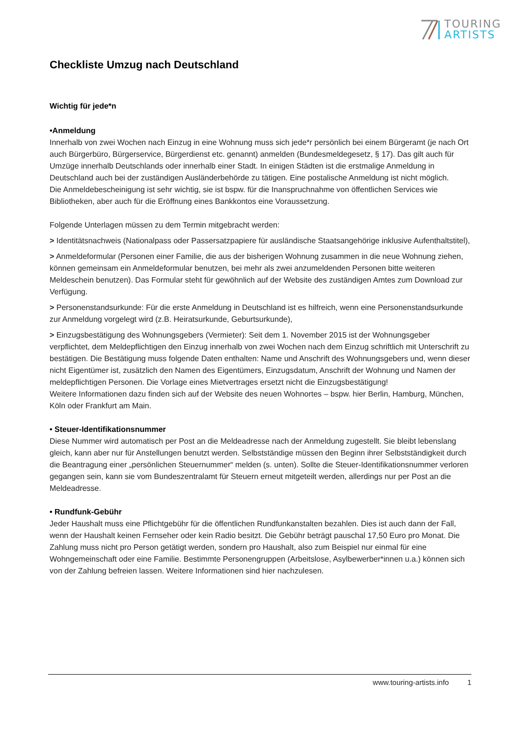TOURING
ARTISTS
Checkliste Umzug nach Deutschland
Wichtig für jede*n
•Anmeldung
Innerhalb von zwei Wochen nach Einzug in eine Wohnung muss sich jede*r persönlich bei einem Bürgeramt (je nach Ort auch Bürgerbüro, Bürgerservice, Bürgerdienst etc. genannt) anmelden (Bundesmeldegesetz, § 17). Das gilt auch für Umzüge innerhalb Deutschlands oder innerhalb einer Stadt. In einigen Städten ist die erstmalige Anmeldung in Deutschland auch bei der zuständigen Ausländerbehörde zu tätigen. Eine postalische Anmeldung ist nicht möglich.
Die Anmeldebescheinigung ist sehr wichtig, sie ist bspw. für die Inanspruchnahme von öffentlichen Services wie Bibliotheken, aber auch für die Eröffnung eines Bankkontos eine Voraussetzung.
Folgende Unterlagen müssen zu dem Termin mitgebracht werden:
> Identitätsnachweis (Nationalpass oder Passersatzpapiere für ausländische Staatsangehörige inklusive Aufenthaltstitel),
> Anmeldeformular (Personen einer Familie, die aus der bisherigen Wohnung zusammen in die neue Wohnung ziehen, können gemeinsam ein Anmeldeformular benutzen, bei mehr als zwei anzumeldenden Personen bitte weiteren Meldeschein benutzen). Das Formular steht für gewöhnlich auf der Website des zuständigen Amtes zum Download zur Verfügung.
> Personenstandsurkunde: Für die erste Anmeldung in Deutschland ist es hilfreich, wenn eine Personenstandsurkunde zur Anmeldung vorgelegt wird (z.B. Heiratsurkunde, Geburtsurkunde),
> Einzugsbestätigung des Wohnungsgebers (Vermieter): Seit dem 1. November 2015 ist der Wohnungsgeber verpflichtet, dem Meldepflichtigen den Einzug innerhalb von zwei Wochen nach dem Einzug schriftlich mit Unterschrift zu bestätigen. Die Bestätigung muss folgende Daten enthalten: Name und Anschrift des Wohnungsgebers und, wenn dieser nicht Eigentümer ist, zusätzlich den Namen des Eigentümers, Einzugsdatum, Anschrift der Wohnung und Namen der meldepflichtigen Personen. Die Vorlage eines Mietvertrages ersetzt nicht die Einzugsbestätigung!
Weitere Informationen dazu finden sich auf der Website des neuen Wohnortes – bspw. hier Berlin, Hamburg, München, Köln oder Frankfurt am Main.
• Steuer-Identifikationsnummer
Diese Nummer wird automatisch per Post an die Meldeadresse nach der Anmeldung zugestellt. Sie bleibt lebenslang gleich, kann aber nur für Anstellungen benutzt werden. Selbstständige müssen den Beginn ihrer Selbstständigkeit durch die Beantragung einer „persönlichen Steuernummer“ melden (s. unten). Sollte die Steuer-Identifikationsnummer verloren gegangen sein, kann sie vom Bundeszentralamt für Steuern erneut mitgeteilt werden, allerdings nur per Post an die Meldeadresse.
• Rundfunk-Gebühr
Jeder Haushalt muss eine Pflichtgebühr für die öffentlichen Rundfunkanstalten bezahlen. Dies ist auch dann der Fall, wenn der Haushalt keinen Fernseher oder kein Radio besitzt. Die Gebühr beträgt pauschal 17,50 Euro pro Monat. Die Zahlung muss nicht pro Person getätigt werden, sondern pro Haushalt, also zum Beispiel nur einmal für eine Wohngemeinschaft oder eine Familie. Bestimmte Personengruppen (Arbeitslose, Asylbewerber*innen u.a.) können sich von der Zahlung befreien lassen. Weitere Informationen sind hier nachzulesen.
www.touring-artists.info 1